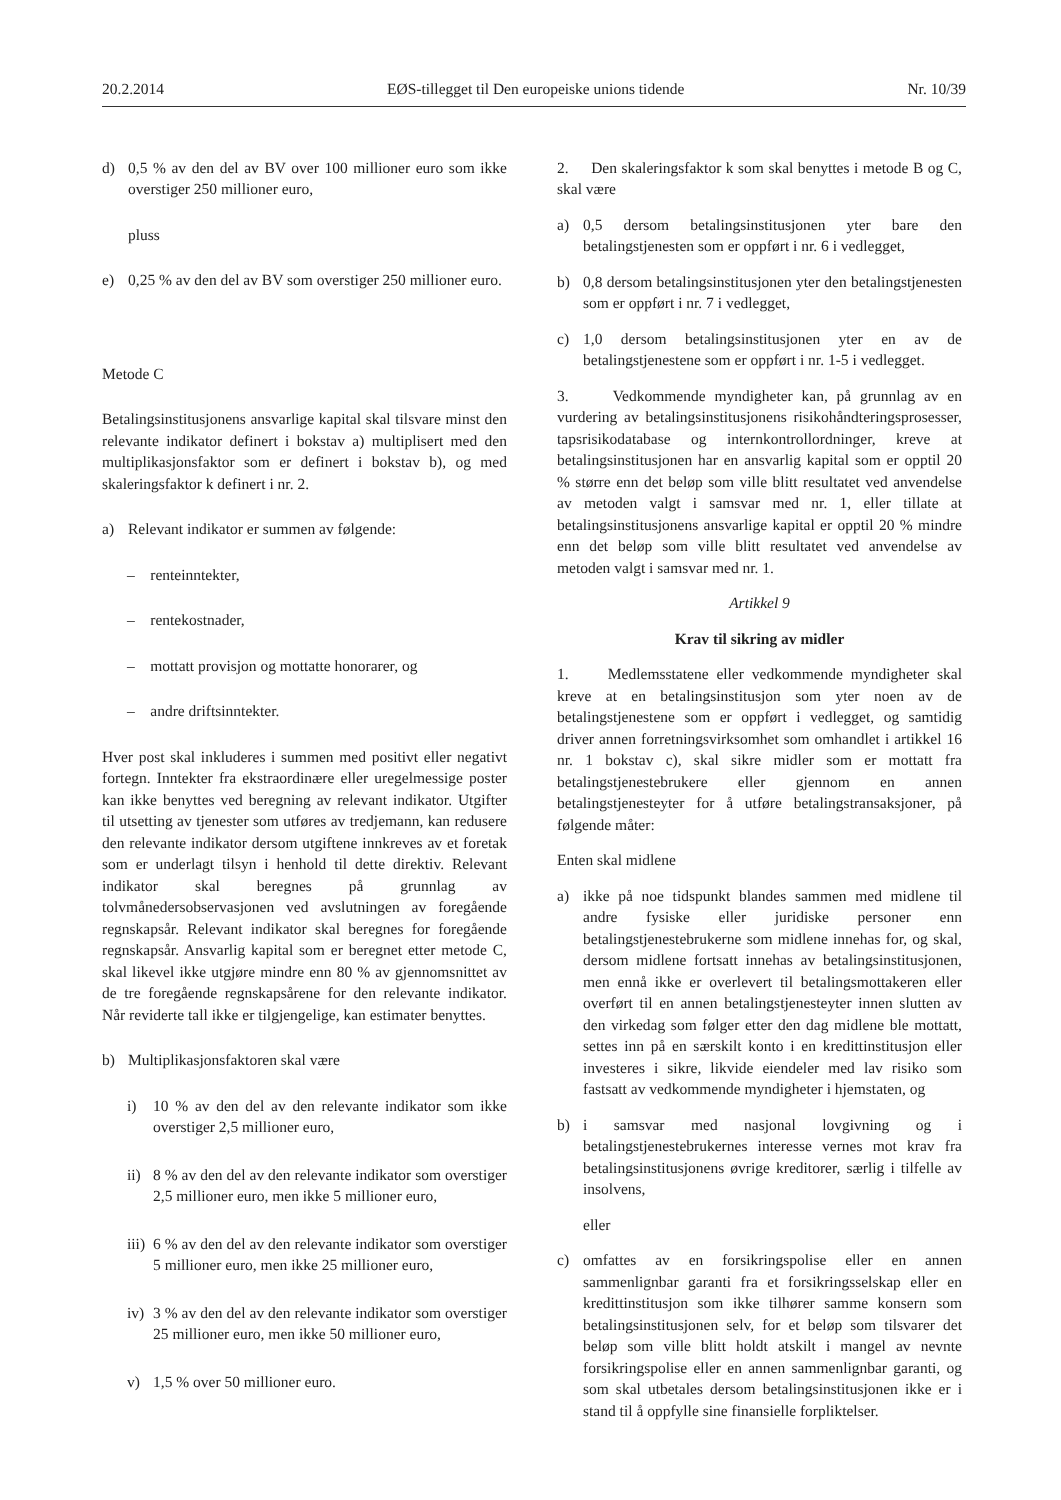20.2.2014 EØS-tillegget til Den europeiske unions tidende Nr. 10/39
d) 0,5 % av den del av BV over 100 millioner euro som ikke overstiger 250 millioner euro,
pluss
e) 0,25 % av den del av BV som overstiger 250 millioner euro.
Metode C
Betalingsinstitusjonens ansvarlige kapital skal tilsvare minst den relevante indikator definert i bokstav a) multiplisert med den multiplikasjonsfaktor som er definert i bokstav b), og med skaleringsfaktor k definert i nr. 2.
a) Relevant indikator er summen av følgende:
– renteinntekter,
– rentekostnader,
– mottatt provisjon og mottatte honorarer, og
– andre driftsinntekter.
Hver post skal inkluderes i summen med positivt eller negativt fortegn. Inntekter fra ekstraordinære eller uregelmessige poster kan ikke benyttes ved beregning av relevant indikator. Utgifter til utsetting av tjenester som utføres av tredjemann, kan redusere den relevante indikator dersom utgiftene innkreves av et foretak som er underlagt tilsyn i henhold til dette direktiv. Relevant indikator skal beregnes på grunnlag av tolvmånedersobservasjonen ved avslutningen av foregående regnskapsår. Relevant indikator skal beregnes for foregående regnskapsår. Ansvarlig kapital som er beregnet etter metode C, skal likevel ikke utgjøre mindre enn 80 % av gjennomsnittet av de tre foregående regnskapsårene for den relevante indikator. Når reviderte tall ikke er tilgjengelige, kan estimater benyttes.
b) Multiplikasjonsfaktoren skal være
i) 10 % av den del av den relevante indikator som ikke overstiger 2,5 millioner euro,
ii) 8 % av den del av den relevante indikator som overstiger 2,5 millioner euro, men ikke 5 millioner euro,
iii) 6 % av den del av den relevante indikator som overstiger 5 millioner euro, men ikke 25 millioner euro,
iv) 3 % av den del av den relevante indikator som overstiger 25 millioner euro, men ikke 50 millioner euro,
v) 1,5 % over 50 millioner euro.
2. Den skaleringsfaktor k som skal benyttes i metode B og C, skal være
a) 0,5 dersom betalingsinstitusjonen yter bare den betalingstjenesten som er oppført i nr. 6 i vedlegget,
b) 0,8 dersom betalingsinstitusjonen yter den betalingstjenesten som er oppført i nr. 7 i vedlegget,
c) 1,0 dersom betalingsinstitusjonen yter en av de betalingstjenestene som er oppført i nr. 1-5 i vedlegget.
3. Vedkommende myndigheter kan, på grunnlag av en vurdering av betalingsinstitusjonens risikohåndteringsprosesser, tapsrisikodatabase og internkontrollordninger, kreve at betalingsinstitusjonen har en ansvarlig kapital som er opptil 20 % større enn det beløp som ville blitt resultatet ved anvendelse av metoden valgt i samsvar med nr. 1, eller tillate at betalingsinstitusjonens ansvarlige kapital er opptil 20 % mindre enn det beløp som ville blitt resultatet ved anvendelse av metoden valgt i samsvar med nr. 1.
Artikkel 9
Krav til sikring av midler
1. Medlemsstatene eller vedkommende myndigheter skal kreve at en betalingsinstitusjon som yter noen av de betalingstjenestene som er oppført i vedlegget, og samtidig driver annen forretningsvirksomhet som omhandlet i artikkel 16 nr. 1 bokstav c), skal sikre midler som er mottatt fra betalingstjenestebrukere eller gjennom en annen betalingstjenesteyter for å utføre betalingstransaksjoner, på følgende måter:
Enten skal midlene
a) ikke på noe tidspunkt blandes sammen med midlene til andre fysiske eller juridiske personer enn betalingstjenestebrukerne som midlene innehas for, og skal, dersom midlene fortsatt innehas av betalingsinstitusjonen, men ennå ikke er overlevert til betalingsmottakeren eller overført til en annen betalingstjenesteyter innen slutten av den virkedag som følger etter den dag midlene ble mottatt, settes inn på en særskilt konto i en kredittinstitusjon eller investeres i sikre, likvide eiendeler med lav risiko som fastsatt av vedkommende myndigheter i hjemstaten, og
b) i samsvar med nasjonal lovgivning og i betalingstjenestebrukernes interesse vernes mot krav fra betalingsinstitusjonens øvrige kreditorer, særlig i tilfelle av insolvens,
eller
c) omfattes av en forsikringspolise eller en annen sammenlignbar garanti fra et forsikringsselskap eller en kredittinstitusjon som ikke tilhører samme konsern som betalingsinstitusjonen selv, for et beløp som tilsvarer det beløp som ville blitt holdt atskilt i mangel av nevnte forsikringspolise eller en annen sammenlignbar garanti, og som skal utbetales dersom betalingsinstitusjonen ikke er i stand til å oppfylle sine finansielle forpliktelser.